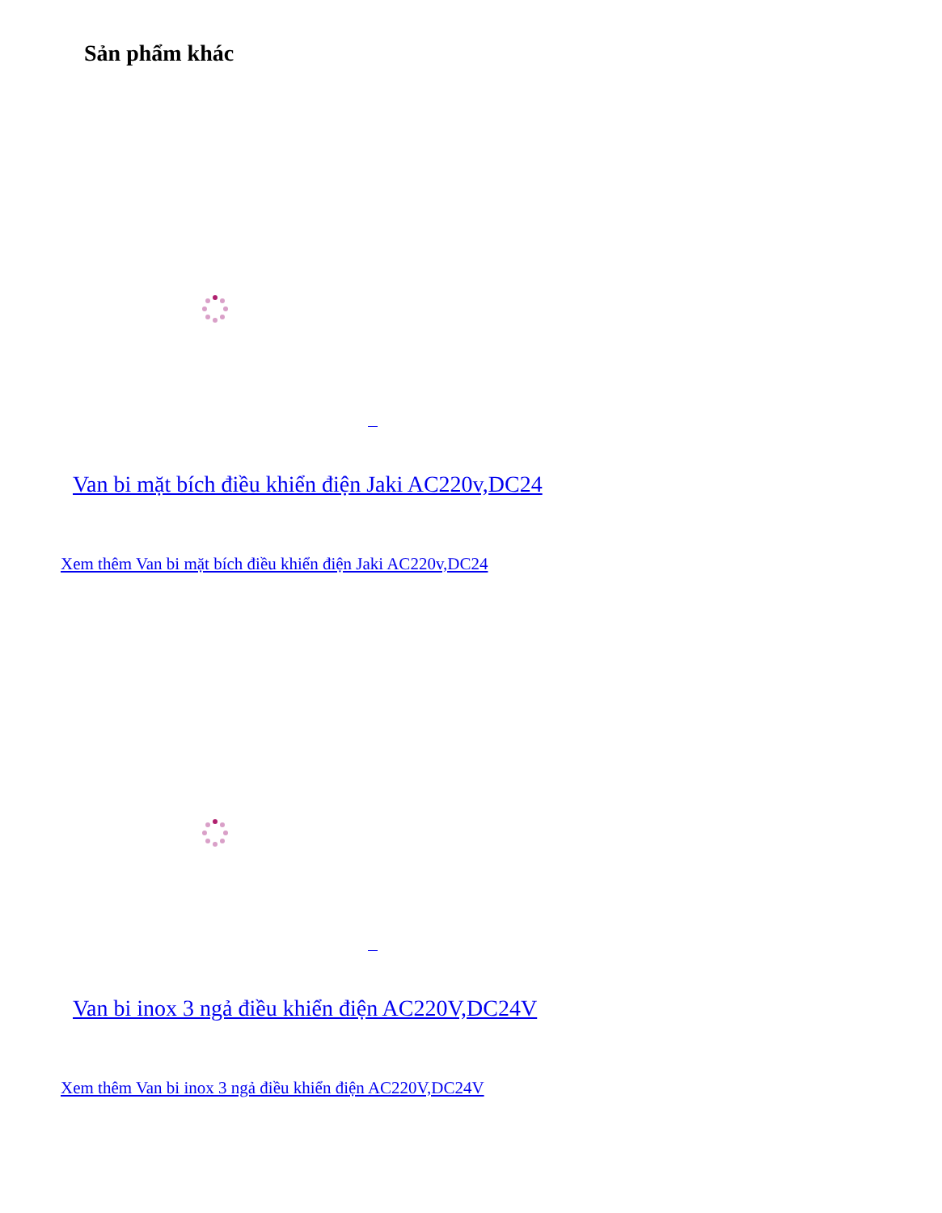Sản phẩm khác
Van bi mặt bích điều khiển điện Jaki AC220v,DC24
Xem thêm Van bi mặt bích điều khiển điện Jaki AC220v,DC24
Van bi inox 3 ngả điều khiển điện AC220V,DC24V
Xem thêm Van bi inox 3 ngả điều khiển điện AC220V,DC24V